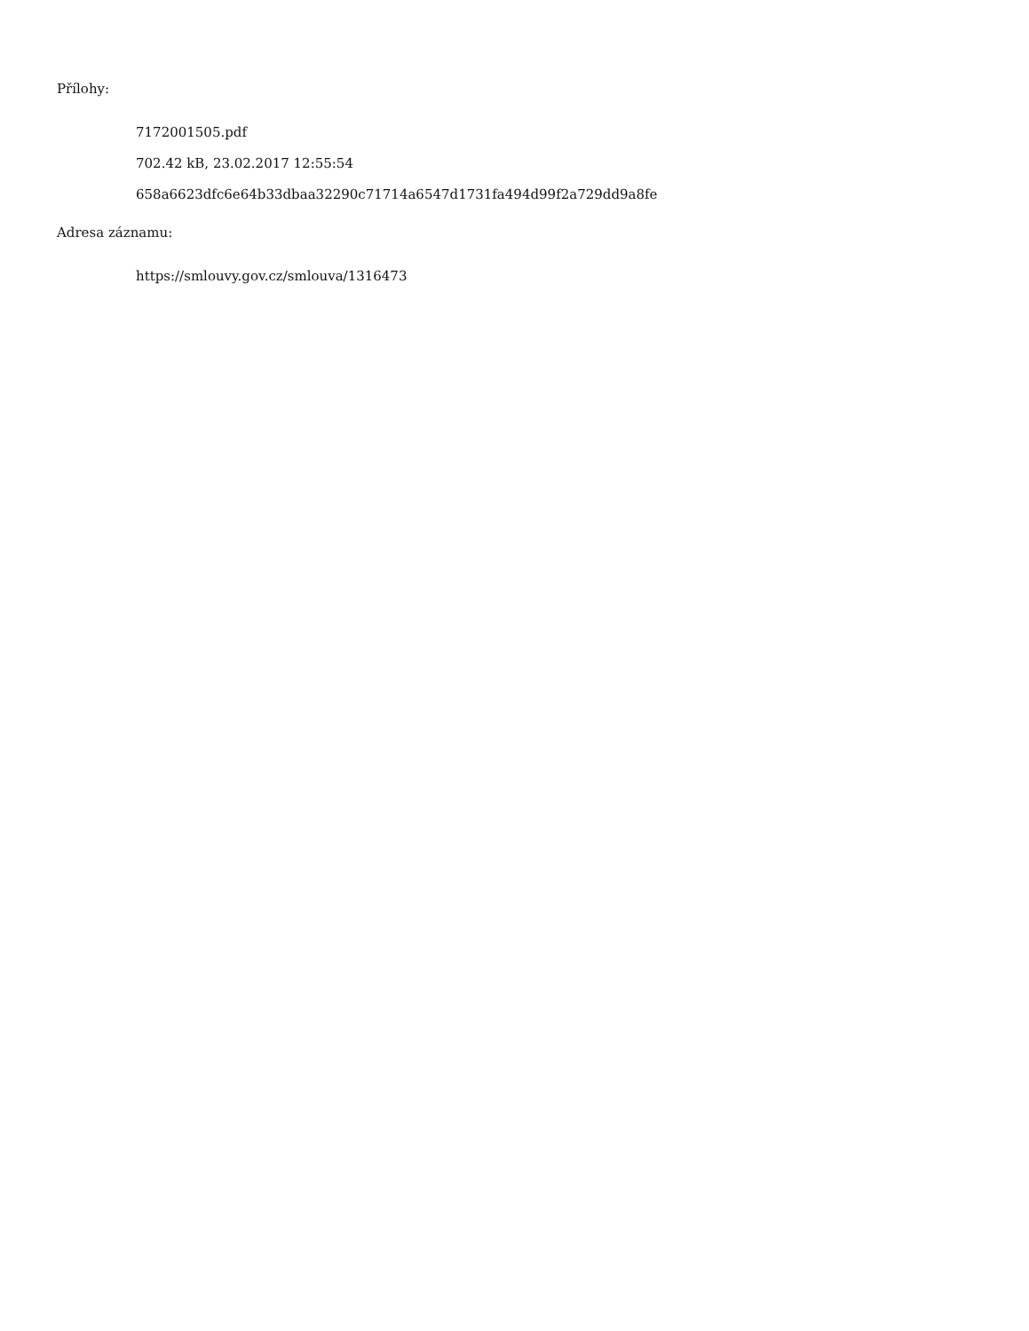Přílohy:
7172001505.pdf
702.42 kB, 23.02.2017 12:55:54
658a6623dfc6e64b33dbaa32290c71714a6547d1731fa494d99f2a729dd9a8fe
Adresa záznamu:
https://smlouvy.gov.cz/smlouva/1316473